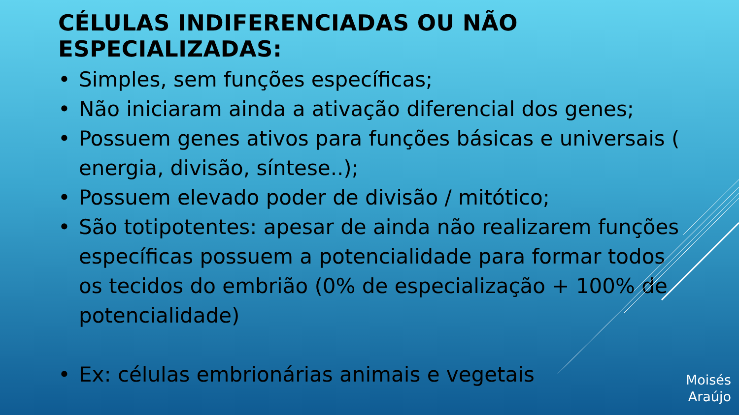CÉLULAS INDIFERENCIADAS OU NÃO ESPECIALIZADAS:
• Simples, sem funções específicas;
• Não iniciaram ainda a ativação diferencial dos genes;
• Possuem genes ativos para funções básicas e universais ( energia, divisão, síntese..);
• Possuem elevado poder de divisão / mitótico;
• São totipotentes: apesar de ainda não realizarem funções específicas possuem a potencialidade para formar todos os tecidos do embrião (0% de especialização + 100% de potencialidade)
• Ex: células embrionárias animais e vegetais
Moisés
Araújo